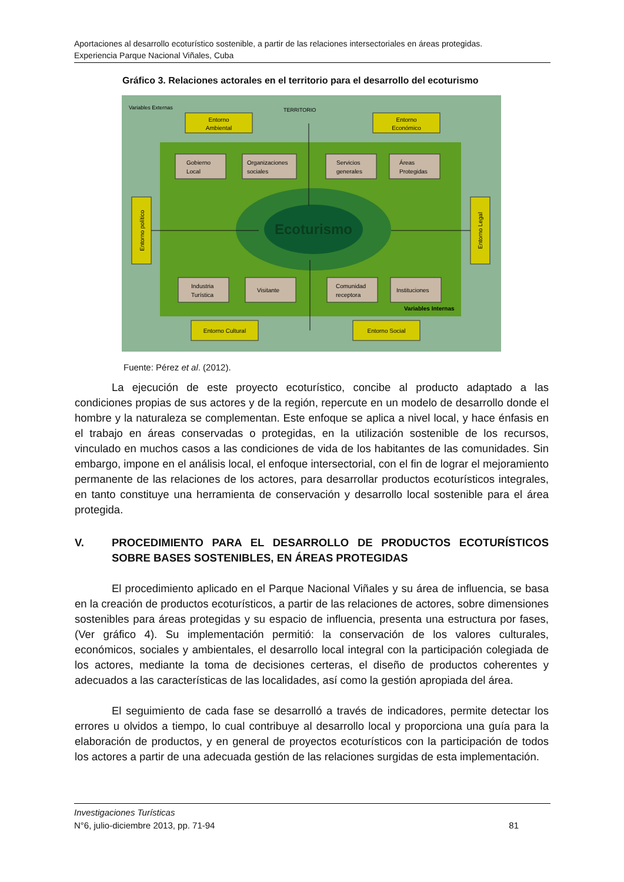Aportaciones al desarrollo ecoturístico sostenible, a partir de las relaciones intersectoriales en áreas protegidas.
Experiencia Parque Nacional Viñales, Cuba
Gráfico 3. Relaciones actorales en el territorio para el desarrollo del ecoturismo
Ecoturismo
Variables Externas
TERRITORIO
Variables Internas
Entorno
Ambiental
Entorno
Económico
Entorno Cultural
Entorno Social
Entorno político
Entorno Legal
Gobierno
Local
Organizaciones
sociales
Servicios
generales
Áreas
Protegidas
Industria
Turística
Visitante
Comunidad
receptora
Instituciones
Fuente: Pérez et al. (2012).
La ejecución de este proyecto ecoturístico, concibe al producto adaptado a las condiciones propias de sus actores y de la región, repercute en un modelo de desarrollo donde el hombre y la naturaleza se complementan. Este enfoque se aplica a nivel local, y hace énfasis en el trabajo en áreas conservadas o protegidas, en la utilización sostenible de los recursos, vinculado en muchos casos a las condiciones de vida de los habitantes de las comunidades. Sin embargo, impone en el análisis local, el enfoque intersectorial, con el fin de lograr el mejoramiento permanente de las relaciones de los actores, para desarrollar productos ecoturísticos integrales, en tanto constituye una herramienta de conservación y desarrollo local sostenible para el área protegida.
V. PROCEDIMIENTO PARA EL DESARROLLO DE PRODUCTOS ECOTURÍSTICOS SOBRE BASES SOSTENIBLES, EN ÁREAS PROTEGIDAS
El procedimiento aplicado en el Parque Nacional Viñales y su área de influencia, se basa en la creación de productos ecoturísticos, a partir de las relaciones de actores, sobre dimensiones sostenibles para áreas protegidas y su espacio de influencia, presenta una estructura por fases, (Ver gráfico 4). Su implementación permitió: la conservación de los valores culturales, económicos, sociales y ambientales, el desarrollo local integral con la participación colegiada de los actores, mediante la toma de decisiones certeras, el diseño de productos coherentes y adecuados a las características de las localidades, así como la gestión apropiada del área.
El seguimiento de cada fase se desarrolló a través de indicadores, permite detectar los errores u olvidos a tiempo, lo cual contribuye al desarrollo local y proporciona una guía para la elaboración de productos, y en general de proyectos ecoturísticos con la participación de todos los actores a partir de una adecuada gestión de las relaciones surgidas de esta implementación.
Investigaciones Turísticas
N°6, julio-diciembre 2013, pp. 71-94 81